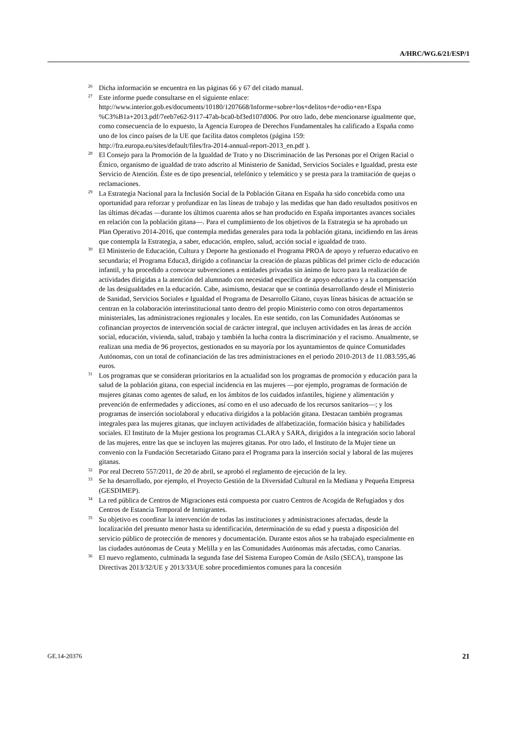A/HRC/WG.6/21/ESP/1
<sup>26</sup> Dicha información se encuentra en las páginas 66 y 67 del citado manual.
<sup>27</sup> Este informe puede consultarse en el siguiente enlace: http://www.interior.gob.es/documents/10180/1207668/Informe+sobre+los+delitos+de+odio+en+Espa %C3%B1a+2013.pdf/7eeb7e62-9117-47ab-bca0-bf3ed107d006. Por otro lado, debe mencionarse igualmente que, como consecuencia de lo expuesto, la Agencia Europea de Derechos Fundamentales ha calificado a España como uno de los cinco países de la UE que facilita datos completos (página 159: http://fra.europa.eu/sites/default/files/fra-2014-annual-report-2013_en.pdf ).
<sup>28</sup> El Consejo para la Promoción de la Igualdad de Trato y no Discriminación de las Personas por el Origen Racial o Étnico, organismo de igualdad de trato adscrito al Ministerio de Sanidad, Servicios Sociales e Igualdad, presta este Servicio de Atención. Éste es de tipo presencial, telefónico y telemático y se presta para la tramitación de quejas o reclamaciones.
<sup>29</sup> La Estrategia Nacional para la Inclusión Social de la Población Gitana en España ha sido concebida como una oportunidad para reforzar y profundizar en las líneas de trabajo y las medidas que han dado resultados positivos en las últimas décadas —durante los últimos cuarenta años se han producido en España importantes avances sociales en relación con la población gitana—. Para el cumplimiento de los objetivos de la Estrategia se ha aprobado un Plan Operativo 2014-2016, que contempla medidas generales para toda la población gitana, incidiendo en las áreas que contempla la Estrategia, a saber, educación, empleo, salud, acción social e igualdad de trato.
<sup>30</sup> El Ministerio de Educación, Cultura y Deporte ha gestionado el Programa PROA de apoyo y refuerzo educativo en secundaria; el Programa Educa3, dirigido a cofinanciar la creación de plazas públicas del primer ciclo de educación infantil, y ha procedido a convocar subvenciones a entidades privadas sin ánimo de lucro para la realización de actividades dirigidas a la atención del alumnado con necesidad específica de apoyo educativo y a la compensación de las desigualdades en la educación. Cabe, asimismo, destacar que se continúa desarrollando desde el Ministerio de Sanidad, Servicios Sociales e Igualdad el Programa de Desarrollo Gitano, cuyas líneas básicas de actuación se centran en la colaboración interinstitucional tanto dentro del propio Ministerio como con otros departamentos ministeriales, las administraciones regionales y locales. En este sentido, con las Comunidades Autónomas se cofinancian proyectos de intervención social de carácter integral, que incluyen actividades en las áreas de acción social, educación, vivienda, salud, trabajo y también la lucha contra la discriminación y el racismo. Anualmente, se realizan una media de 96 proyectos, gestionados en su mayoría por los ayuntamientos de quince Comunidades Autónomas, con un total de cofinanciación de las tres administraciones en el periodo 2010-2013 de 11.083.595,46 euros.
<sup>31</sup> Los programas que se consideran prioritarios en la actualidad son los programas de promoción y educación para la salud de la población gitana, con especial incidencia en las mujeres —por ejemplo, programas de formación de mujeres gitanas como agentes de salud, en los ámbitos de los cuidados infantiles, higiene y alimentación y prevención de enfermedades y adicciones, así como en el uso adecuado de los recursos sanitarios—; y los programas de inserción sociolaboral y educativa dirigidos a la población gitana. Destacan también programas integrales para las mujeres gitanas, que incluyen actividades de alfabetización, formación básica y habilidades sociales. El Instituto de la Mujer gestiona los programas CLARA y SARA, dirigidos a la integración socio laboral de las mujeres, entre las que se incluyen las mujeres gitanas. Por otro lado, el Instituto de la Mujer tiene un convenio con la Fundación Secretariado Gitano para el Programa para la inserción social y laboral de las mujeres gitanas.
<sup>32</sup> Por real Decreto 557/2011, de 20 de abril, se aprobó el reglamento de ejecución de la ley.
<sup>33</sup> Se ha desarrollado, por ejemplo, el Proyecto Gestión de la Diversidad Cultural en la Mediana y Pequeña Empresa (GESDIMEP).
<sup>34</sup> La red pública de Centros de Migraciones está compuesta por cuatro Centros de Acogida de Refugiados y dos Centros de Estancia Temporal de Inmigrantes.
<sup>35</sup> Su objetivo es coordinar la intervención de todas las instituciones y administraciones afectadas, desde la localización del presunto menor hasta su identificación, determinación de su edad y puesta a disposición del servicio público de protección de menores y documentación. Durante estos años se ha trabajado especialmente en las ciudades autónomas de Ceuta y Melilla y en las Comunidades Autónomas más afectadas, como Canarias.
<sup>36</sup> El nuevo reglamento, culminada la segunda fase del Sistema Europeo Común de Asilo (SECA), transpone las Directivas 2013/32/UE y 2013/33/UE sobre procedimientos comunes para la concesión
GE.14-20376 21